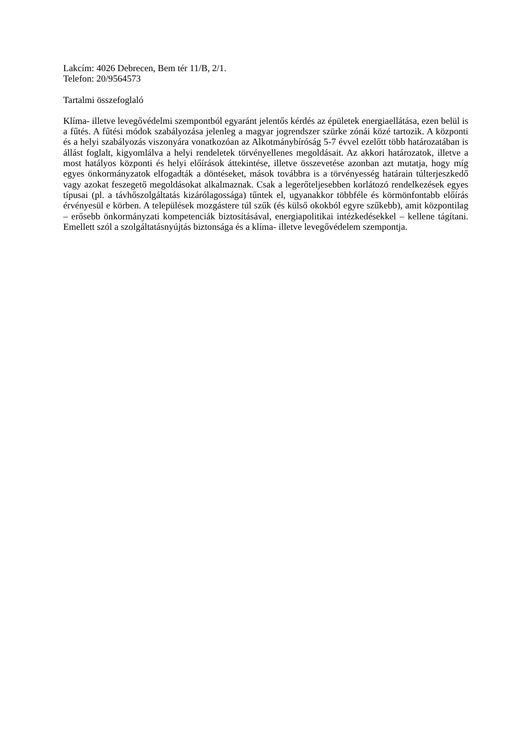Lakcím: 4026 Debrecen, Bem tér 11/B, 2/1.
Telefon: 20/9564573
Tartalmi összefoglaló
Klíma- illetve levegővédelmi szempontból egyaránt jelentős kérdés az épületek energiaellátása, ezen belül is a fűtés. A fűtési módok szabályozása jelenleg a magyar jogrendszer szürke zónái közé tartozik. A központi és a helyi szabályozás viszonyára vonatkozóan az Alkotmánybíróság 5-7 évvel ezelőtt több határozatában is állást foglalt, kigyomlálva a helyi rendeletek törvényellenes megoldásait. Az akkori határozatok, illetve a most hatályos központi és helyi előírások áttekintése, illetve összevetése azonban azt mutatja, hogy míg egyes önkormányzatok elfogadták a döntéseket, mások továbbra is a törvényesség határain túlterjeszkedő vagy azokat feszegető megoldásokat alkalmaznak. Csak a legerőteljesebben korlátozó rendelkezések egyes típusai (pl. a távhőszolgáltatás kizárólagossága) tűntek el, ugyanakkor többféle és körmönfontabb előírás érvényesül e körben. A települések mozgástere túl szűk (és külső okokból egyre szűkebb), amit központilag – erősebb önkormányzati kompetenciák biztosításával, energiapolitikai intézkedésekkel – kellene tágítani. Emellett szól a szolgáltatásnyújtás biztonsága és a klíma- illetve levegővédelem szempontja.